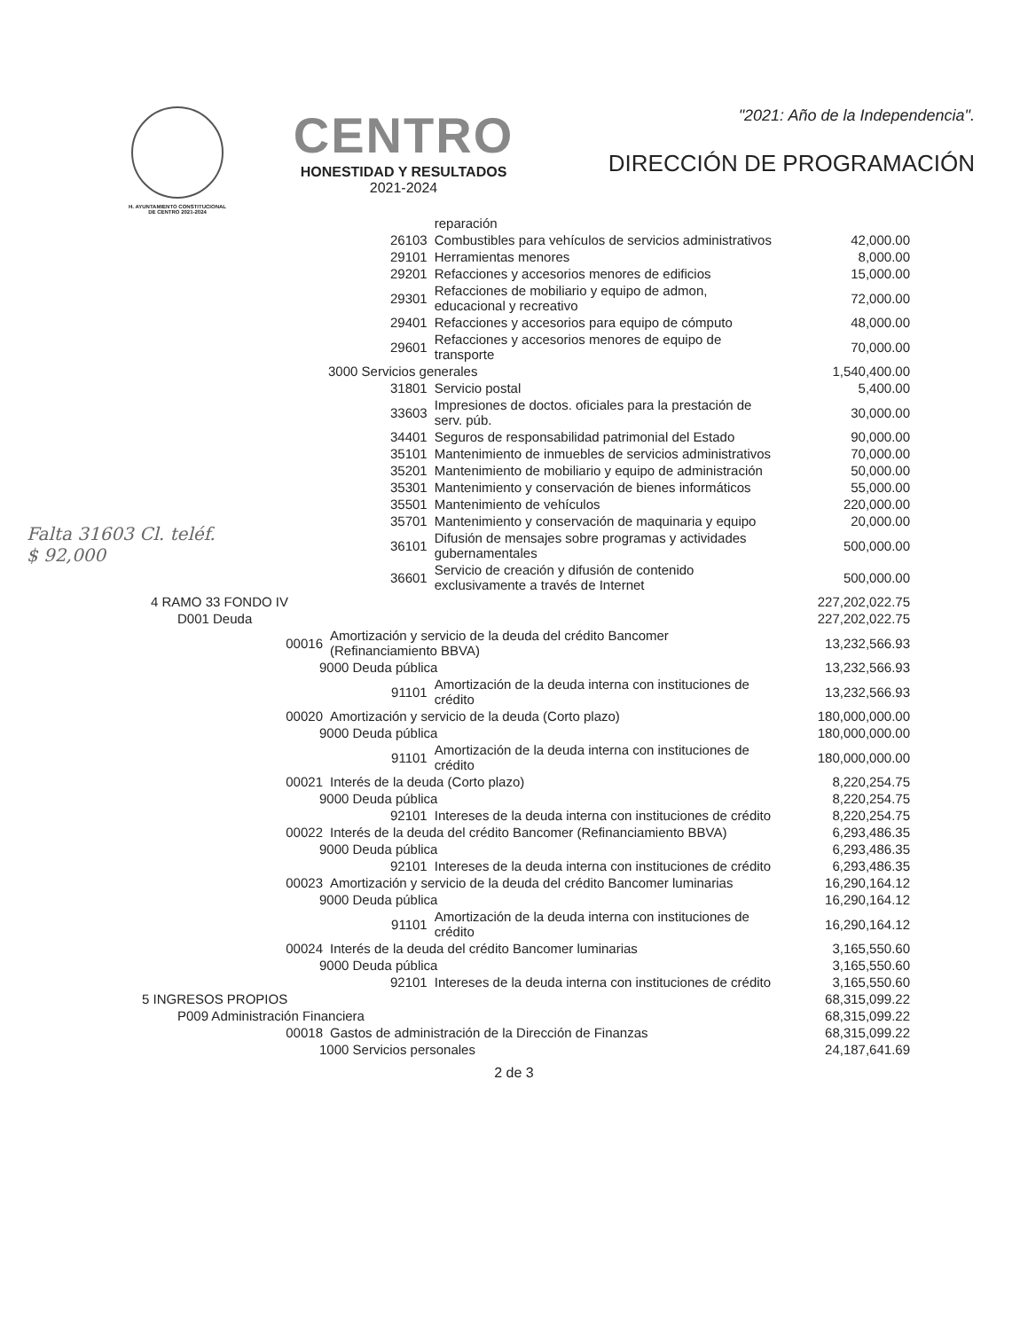H. AYUNTAMIENTO CONSTITUCIONAL
DE CENTRO 2021-2024
CENTRO
HONESTIDAD Y RESULTADOS
2021-2024
"2021: Año de la Independencia".
DIRECCIÓN DE PROGRAMACIÓN
Falta 31603 Cl. teléf.
$ 92,000
| | | reparación | |
| 26103 | | Combustibles para vehículos de servicios administrativos | 42,000.00 |
| 29101 | | Herramientas menores | 8,000.00 |
| 29201 | | Refacciones y accesorios menores de edificios | 15,000.00 |
| 29301 | | Refacciones de mobiliario y equipo de admon, educacional y recreativo | 72,000.00 |
| 29401 | | Refacciones y accesorios para equipo de cómputo | 48,000.00 |
| 29601 | | Refacciones y accesorios menores de equipo de transporte | 70,000.00 |
| 3000 Servicios generales | | | 1,540,400.00 |
| 31801 | | Servicio postal | 5,400.00 |
| 33603 | | Impresiones de doctos. oficiales para la prestación de serv. púb. | 30,000.00 |
| 34401 | | Seguros de responsabilidad patrimonial del Estado | 90,000.00 |
| 35101 | | Mantenimiento de inmuebles de servicios administrativos | 70,000.00 |
| 35201 | | Mantenimiento de mobiliario y equipo de administración | 50,000.00 |
| 35301 | | Mantenimiento y conservación de bienes informáticos | 55,000.00 |
| 35501 | | Mantenimiento de vehículos | 220,000.00 |
| 35701 | | Mantenimiento y conservación de maquinaria y equipo | 20,000.00 |
| 36101 | | Difusión de mensajes sobre programas y actividades gubernamentales | 500,000.00 |
| 36601 | | Servicio de creación y difusión de contenido exclusivamente a través de Internet | 500,000.00 |
| 4 RAMO 33 FONDO IV | | | 227,202,022.75 |
| D001 Deuda | | | 227,202,022.75 |
| 00016 | Amortización y servicio de la deuda del crédito Bancomer (Refinanciamiento BBVA) | | 13,232,566.93 |
| 9000 Deuda pública | | | 13,232,566.93 |
| 91101 | | Amortización de la deuda interna con instituciones de crédito | 13,232,566.93 |
| 00020 | Amortización y servicio de la deuda (Corto plazo) | | 180,000,000.00 |
| 9000 Deuda pública | | | 180,000,000.00 |
| 91101 | | Amortización de la deuda interna con instituciones de crédito | 180,000,000.00 |
| 00021 | Interés de la deuda (Corto plazo) | | 8,220,254.75 |
| 9000 Deuda pública | | | 8,220,254.75 |
| 92101 | | Intereses de la deuda interna con instituciones de crédito | 8,220,254.75 |
| 00022 | Interés de la deuda del crédito Bancomer (Refinanciamiento BBVA) | | 6,293,486.35 |
| 9000 Deuda pública | | | 6,293,486.35 |
| 92101 | | Intereses de la deuda interna con instituciones de crédito | 6,293,486.35 |
| 00023 | Amortización y servicio de la deuda del crédito Bancomer luminarias | | 16,290,164.12 |
| 9000 Deuda pública | | | 16,290,164.12 |
| 91101 | | Amortización de la deuda interna con instituciones de crédito | 16,290,164.12 |
| 00024 | Interés de la deuda del crédito Bancomer luminarias | | 3,165,550.60 |
| 9000 Deuda pública | | | 3,165,550.60 |
| 92101 | | Intereses de la deuda interna con instituciones de crédito | 3,165,550.60 |
| 5 INGRESOS PROPIOS | | | 68,315,099.22 |
| P009 Administración Financiera | | | 68,315,099.22 |
| 00018 | Gastos de administración de la Dirección de Finanzas | | 68,315,099.22 |
| 1000 Servicios personales | | | 24,187,641.69 |
2 de 3